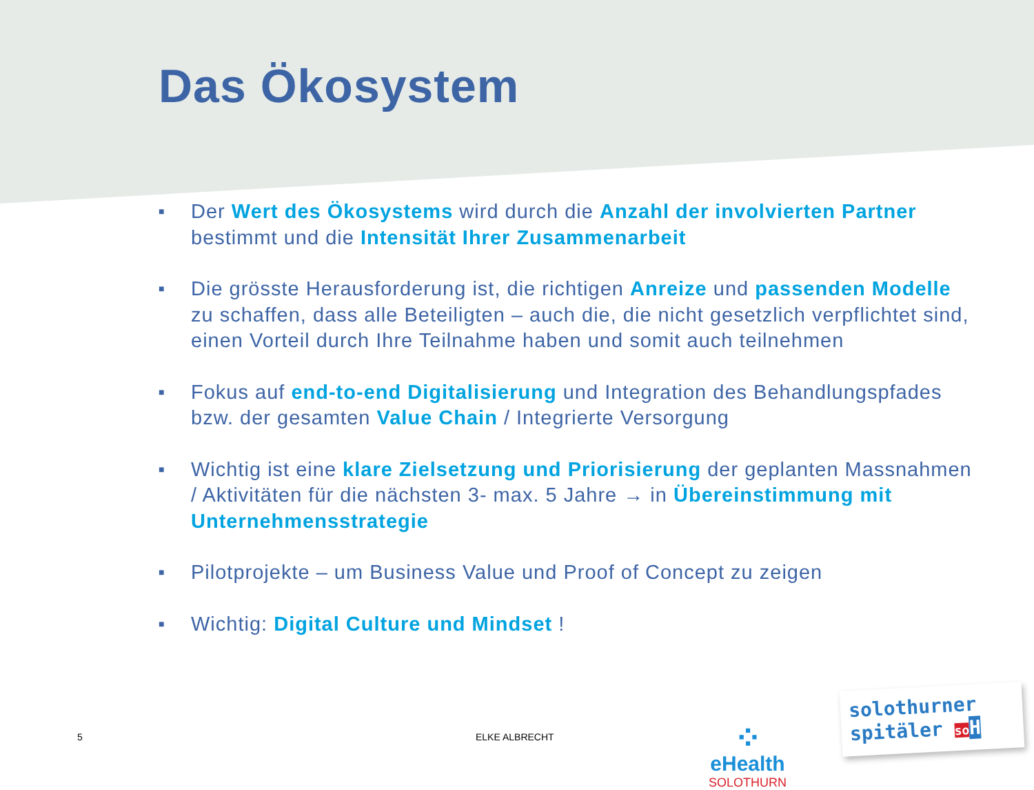Das Ökosystem
■ Der Wert des Ökosystems wird durch die Anzahl der involvierten Partner bestimmt und die Intensität Ihrer Zusammenarbeit
■ Die grösste Herausforderung ist, die richtigen Anreize und passenden Modelle zu schaffen, dass alle Beteiligten – auch die, die nicht gesetzlich verpflichtet sind, einen Vorteil durch Ihre Teilnahme haben und somit auch teilnehmen
■ Fokus auf end-to-end Digitalisierung und Integration des Behandlungspfades bzw. der gesamten Value Chain / Integrierte Versorgung
■ Wichtig ist eine klare Zielsetzung und Priorisierung der geplanten Massnahmen / Aktivitäten für die nächsten 3- max. 5 Jahre → in Übereinstimmung mit Unternehmensstrategie
■ Pilotprojekte – um Business Value und Proof of Concept zu zeigen
■ Wichtig: Digital Culture und Mindset !
5 ELKE ALBRECHT
⁘
eHealth
SOLOTHURN
solothurner
spitäler so H